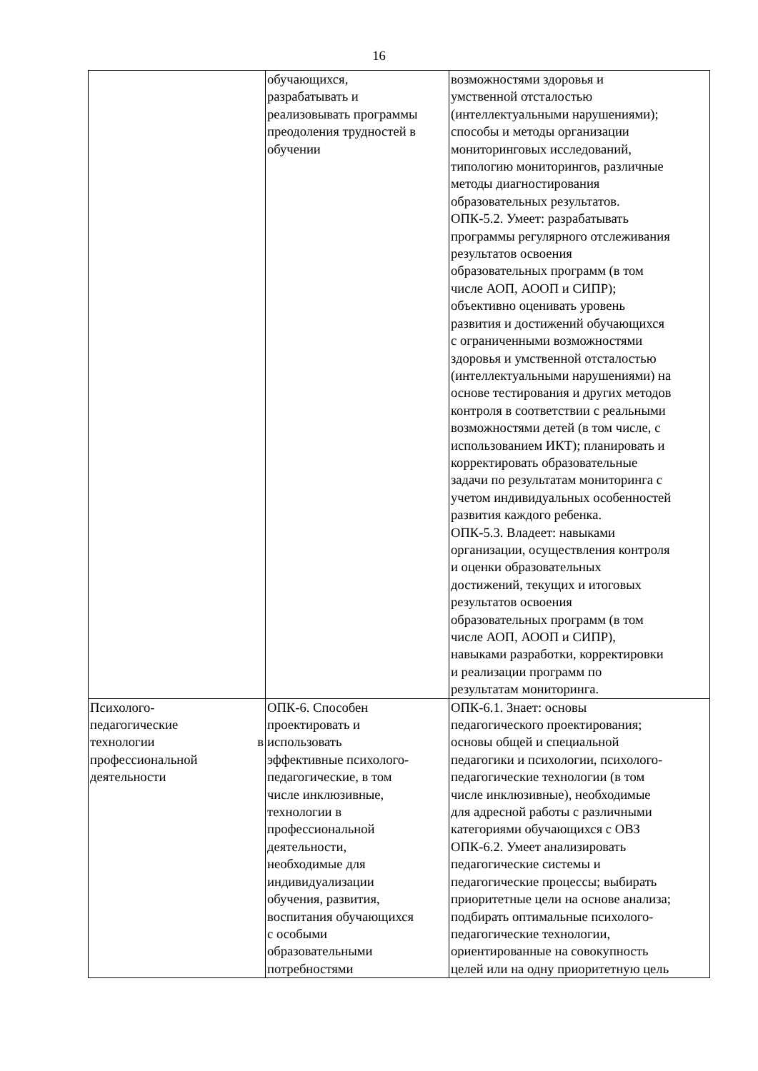16
| | обучающихся, разрабатывать и реализовывать программы преодоления трудностей в обучении | возможностями здоровья и умственной отсталостью (интеллектуальными нарушениями); способы и методы организации мониторинговых исследований, типологию мониторингов, различные методы диагностирования образовательных результатов. ОПК-5.2. Умеет: разрабатывать программы регулярного отслеживания результатов освоения образовательных программ (в том числе АОП, АООП и СИПР); объективно оценивать уровень развития и достижений обучающихся с ограниченными возможностями здоровья и умственной отсталостью (интеллектуальными нарушениями) на основе тестирования и других методов контроля в соответствии с реальными возможностями детей (в том числе, с использованием ИКТ); планировать и корректировать образовательные задачи по результатам мониторинга с учетом индивидуальных особенностей развития каждого ребенка. ОПК-5.3. Владеет: навыками организации, осуществления контроля и оценки образовательных достижений, текущих и итоговых результатов освоения образовательных программ (в том числе АОП, АООП и СИПР), навыками разработки, корректировки и реализации программ по результатам мониторинга. |
| Психолого- педагогические технологии в профессиональной деятельности | ОПК-6. Способен проектировать и использовать эффективные психолого- педагогические, в том числе инклюзивные, технологии в профессиональной деятельности, необходимые для индивидуализации обучения, развития, воспитания обучающихся с особыми образовательными потребностями | ОПК-6.1. Знает: основы педагогического проектирования; основы общей и специальной педагогики и психологии, психолого- педагогические технологии (в том числе инклюзивные), необходимые для адресной работы с различными категориями обучающихся с ОВЗ ОПК-6.2. Умеет анализировать педагогические системы и педагогические процессы; выбирать приоритетные цели на основе анализа; подбирать оптимальные психолого- педагогические технологии, ориентированные на совокупность целей или на одну приоритетную цель |